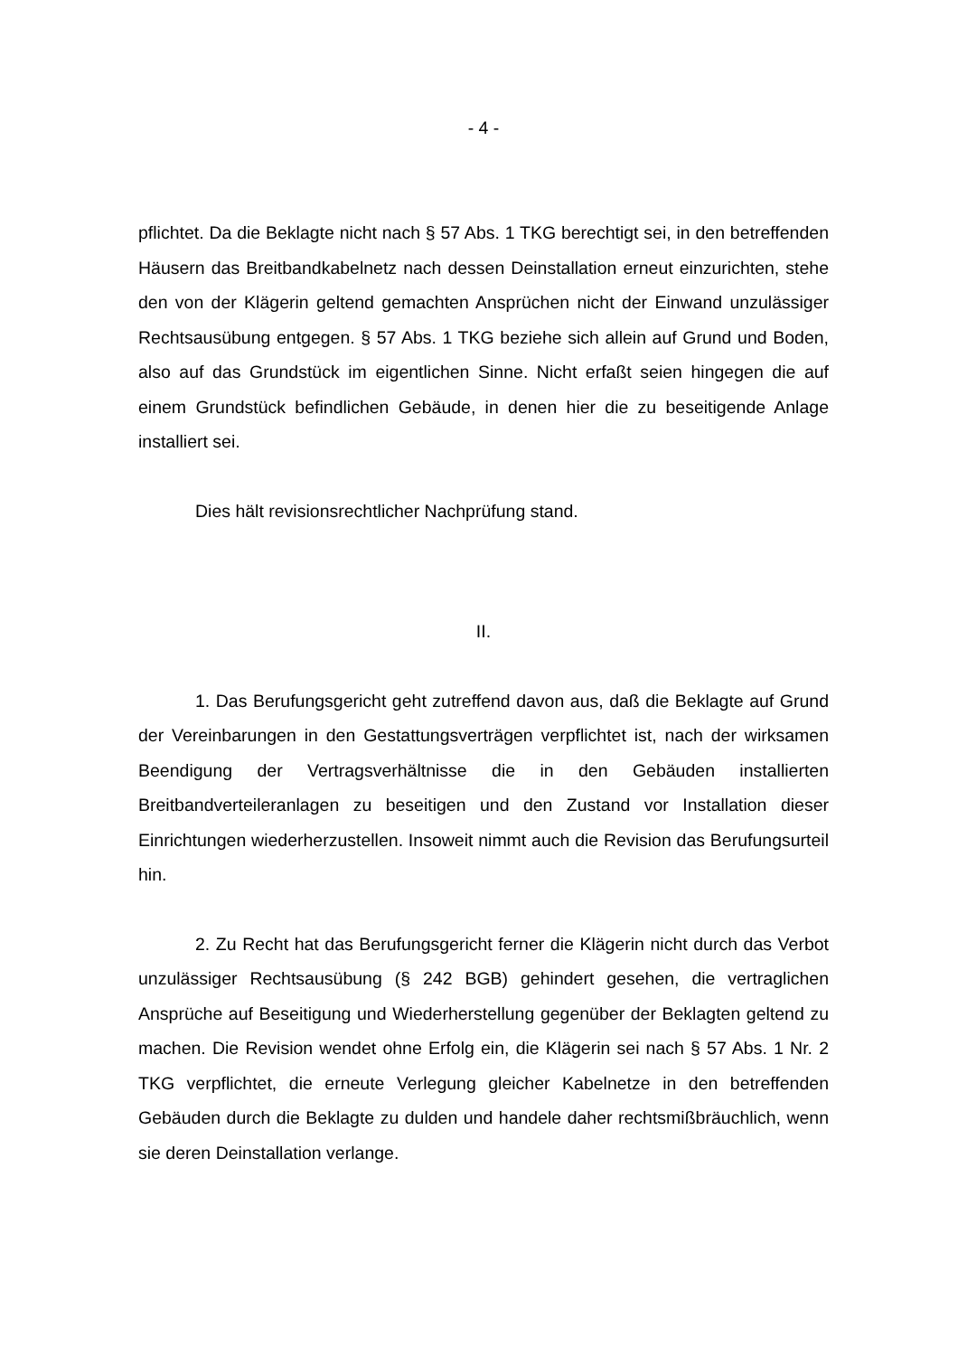- 4 -
pflichtet. Da die Beklagte nicht nach § 57 Abs. 1 TKG berechtigt sei, in den be­treffenden Häusern das Breitbandkabelnetz nach dessen Deinstallation erneut einzurichten, stehe den von der Klägerin geltend gemachten Ansprüchen nicht der Einwand unzulässiger Rechtsausübung entgegen. § 57 Abs. 1 TKG bezie­he sich allein auf Grund und Boden, also auf das Grundstück im eigentlichen Sinne. Nicht erfaßt seien hingegen die auf einem Grundstück befindlichen Ge­bäude, in denen hier die zu beseitigende Anlage installiert sei.
Dies hält revisionsrechtlicher Nachprüfung stand.
II.
1. Das Berufungsgericht geht zutreffend davon aus, daß die Beklagte auf Grund der Vereinbarungen in den Gestattungsverträgen verpflichtet ist, nach der wirksamen Beendigung der Vertragsverhältnisse die in den Gebäu­den installierten Breitbandverteileranlagen zu beseitigen und den Zustand vor Installation dieser Einrichtungen wiederherzustellen. Insoweit nimmt auch die Revision das Berufungsurteil hin.
2. Zu Recht hat das Berufungsgericht ferner die Klägerin nicht durch das Verbot unzulässiger Rechtsausübung (§ 242 BGB) gehindert gesehen, die vertraglichen Ansprüche auf Beseitigung und Wiederherstellung gegenüber der Beklagten geltend zu machen. Die Revision wendet ohne Erfolg ein, die Kläge­rin sei nach § 57 Abs. 1 Nr. 2 TKG verpflichtet, die erneute Verlegung gleicher Kabelnetze in den betreffenden Gebäuden durch die Beklagte zu dulden und handele daher rechtsmißbräuchlich, wenn sie deren Deinstallation verlange.